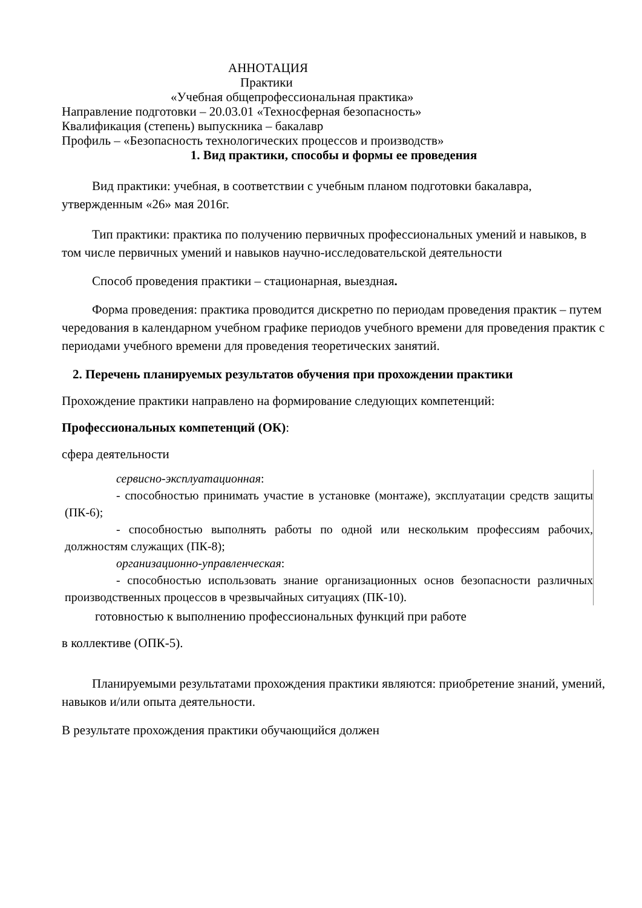АННОТАЦИЯ
Практики
«Учебная общепрофессиональная практика»
Направление подготовки – 20.03.01 «Техносферная безопасность»
Квалификация (степень) выпускника – бакалавр
Профиль – «Безопасность технологических процессов и производств»
1. Вид практики, способы и формы ее проведения
Вид практики: учебная, в соответствии с учебным планом подготовки бакалавра, утвержденным «26» мая 2016г.
Тип практики: практика по получению первичных профессиональных умений и навыков, в том числе первичных умений и навыков научно-исследовательской деятельности
Способ проведения практики – стационарная, выездная.
Форма проведения: практика проводится дискретно по периодам проведения практик – путем чередования в календарном учебном графике периодов учебного времени для проведения практик с периодами учебного времени для проведения теоретических занятий.
2. Перечень планируемых результатов обучения при прохождении практики
Прохождение практики направлено на формирование следующих компетенций:
Профессиональных компетенций (ОК):
сфера деятельности
сервисно-эксплуатационная:
- способностью принимать участие в установке (монтаже), эксплуатации средств защиты (ПК-6);
- способностью выполнять работы по одной или нескольким профессиям рабочих, должностям служащих (ПК-8);
организационно-управленческая:
- способностью использовать знание организационных основ безопасности различных производственных процессов в чрезвычайных ситуациях (ПК-10).
готовностью к выполнению профессиональных функций при работе
в коллективе (ОПК-5).
Планируемыми результатами прохождения практики являются: приобретение знаний, умений, навыков и/или опыта деятельности.
В результате прохождения практики обучающийся должен